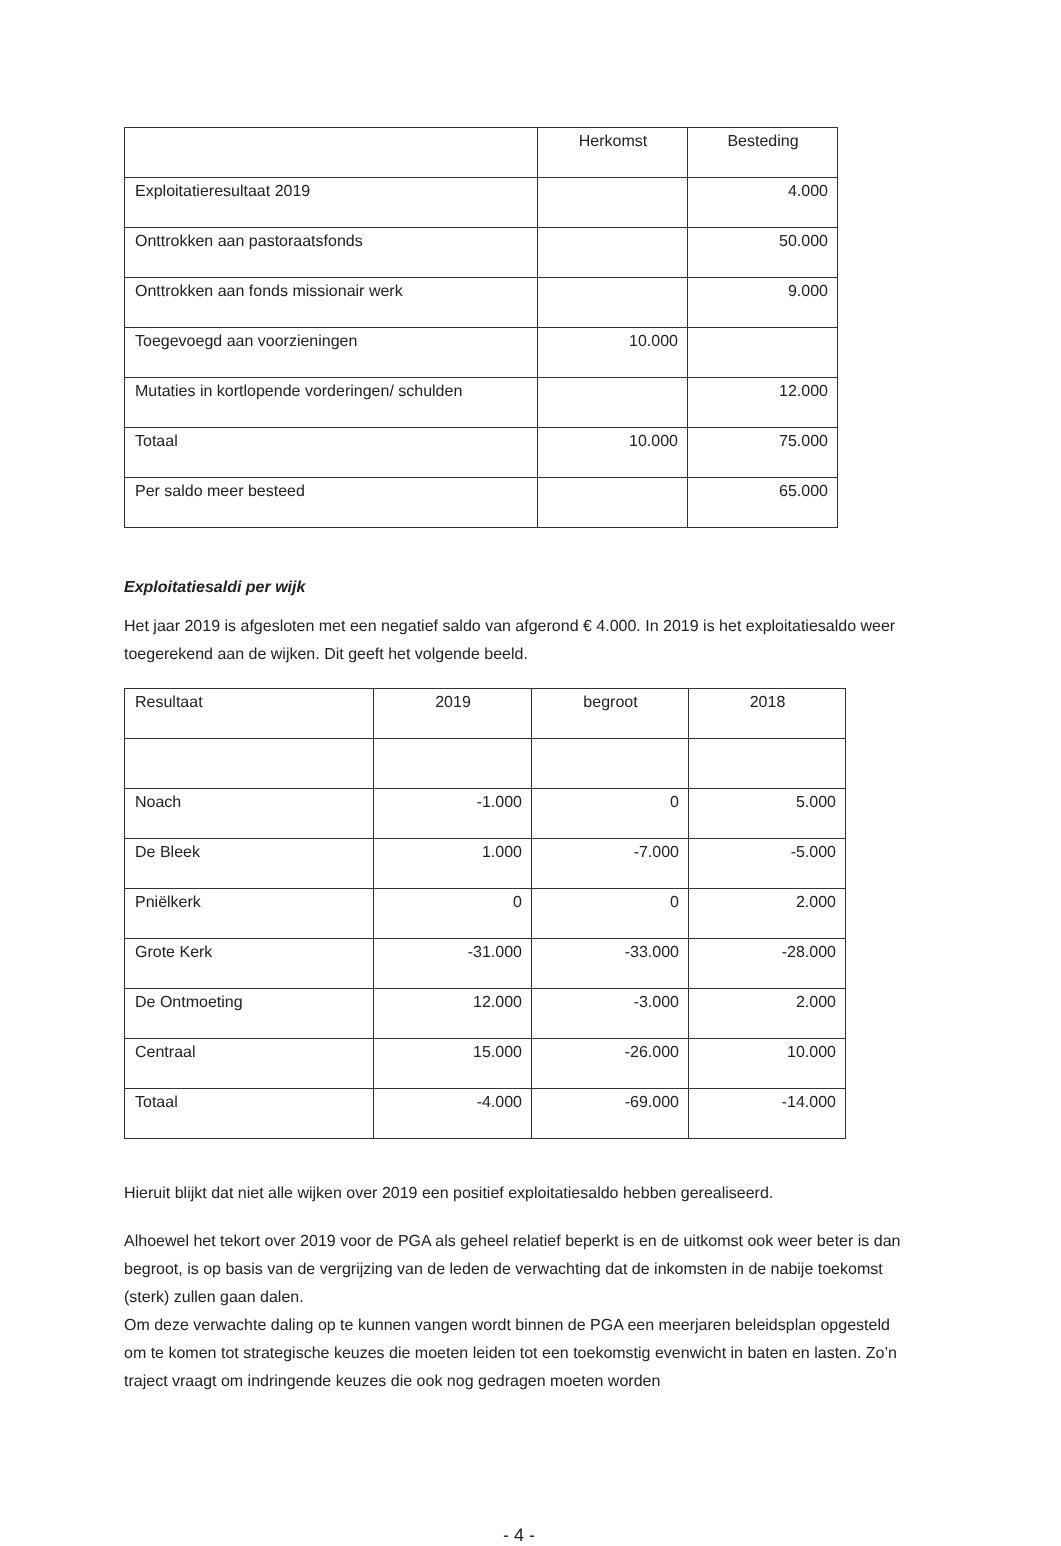| | Herkomst | Besteding |
| --- | --- | --- |
| Exploitatieresultaat 2019 | | 4.000 |
| Onttrokken aan pastoraatsfonds | | 50.000 |
| Onttrokken aan fonds missionair werk | | 9.000 |
| Toegevoegd aan voorzieningen | 10.000 | |
| Mutaties in kortlopende vorderingen/ schulden | | 12.000 |
| Totaal | 10.000 | 75.000 |
| Per saldo meer besteed | | 65.000 |
Exploitatiesaldi per wijk
Het jaar 2019 is afgesloten met een negatief saldo van afgerond € 4.000. In 2019 is het exploitatiesaldo weer toegerekend aan de wijken. Dit geeft het volgende beeld.
| Resultaat | 2019 | begroot | 2018 |
| --- | --- | --- | --- |
| Noach | -1.000 | 0 | 5.000 |
| De Bleek | 1.000 | -7.000 | -5.000 |
| Pniëlkerk | 0 | 0 | 2.000 |
| Grote Kerk | -31.000 | -33.000 | -28.000 |
| De Ontmoeting | 12.000 | -3.000 | 2.000 |
| Centraal | 15.000 | -26.000 | 10.000 |
| Totaal | -4.000 | -69.000 | -14.000 |
Hieruit blijkt dat niet alle wijken over 2019 een positief exploitatiesaldo hebben gerealiseerd.
Alhoewel het tekort over 2019 voor de PGA als geheel relatief beperkt is en de uitkomst ook weer beter is dan begroot, is op basis van de vergrijzing van de leden de verwachting dat de inkomsten in de nabije toekomst (sterk) zullen gaan dalen.
Om deze verwachte daling op te kunnen vangen wordt binnen de PGA een meerjaren beleidsplan opgesteld om te komen tot strategische keuzes die moeten leiden tot een toekomstig evenwicht in baten en lasten. Zo’n traject vraagt om indringende keuzes die ook nog gedragen moeten worden
- 4 -